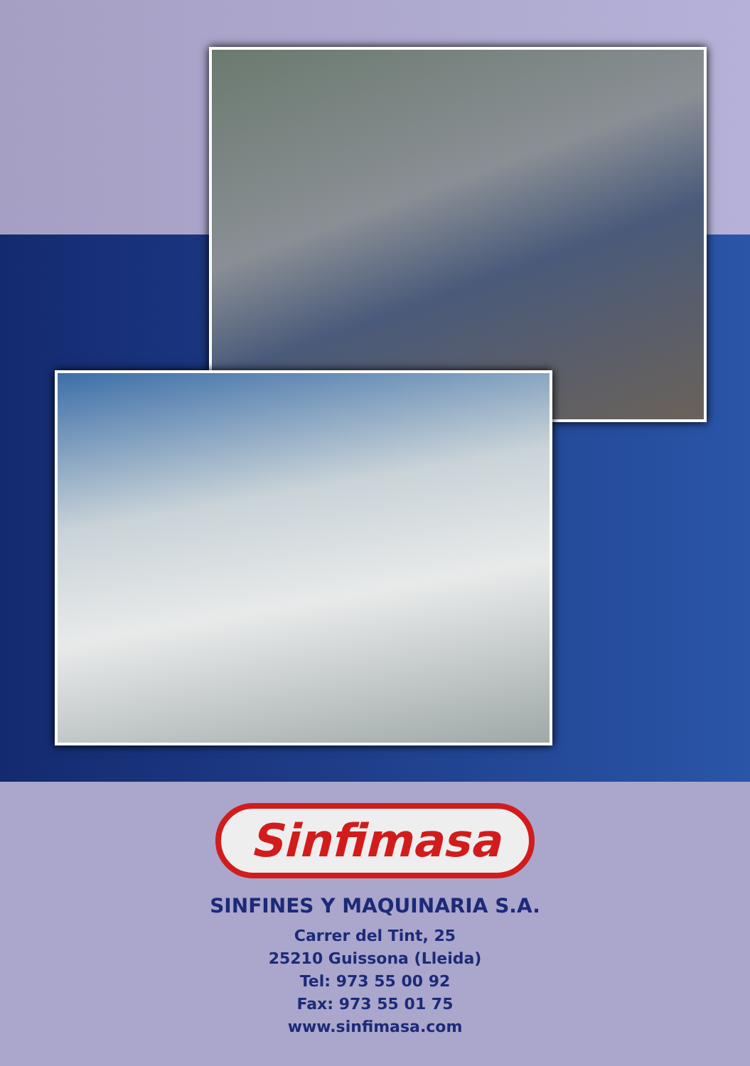Sinfimasa
SINFINES Y MAQUINARIA S.A.
Carrer del Tint, 25
25210 Guissona (Lleida)
Tel: 973 55 00 92
Fax: 973 55 01 75
www.sinfimasa.com